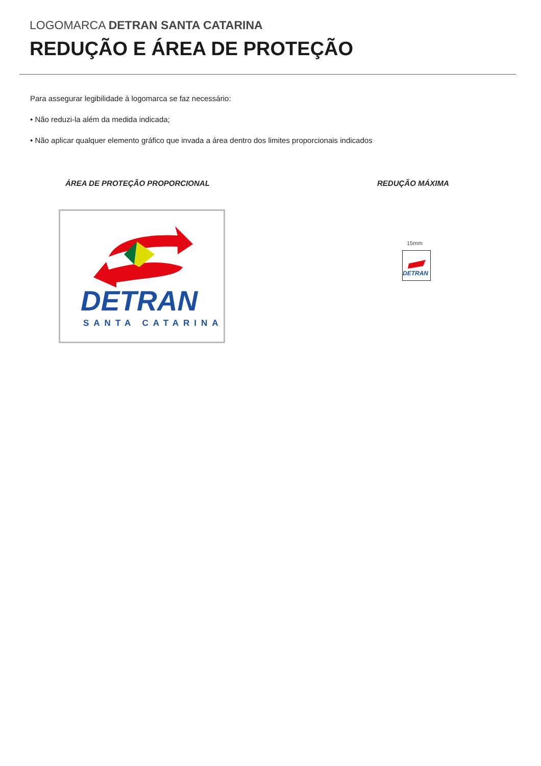LOGOMARCA DETRAN SANTA CATARINA
REDUÇÃO E ÁREA DE PROTEÇÃO
Para assegurar legibilidade à logomarca se faz necessário:
• Não reduzi-la além da medida indicada;
• Não aplicar qualquer elemento gráfico que invada a área dentro dos limites proporcionais indicados
ÁREA DE PROTEÇÃO PROPORCIONAL REDUÇÃO MÁXIMA
DETRAN
SANTA CATARINA
15mm
DETRAN